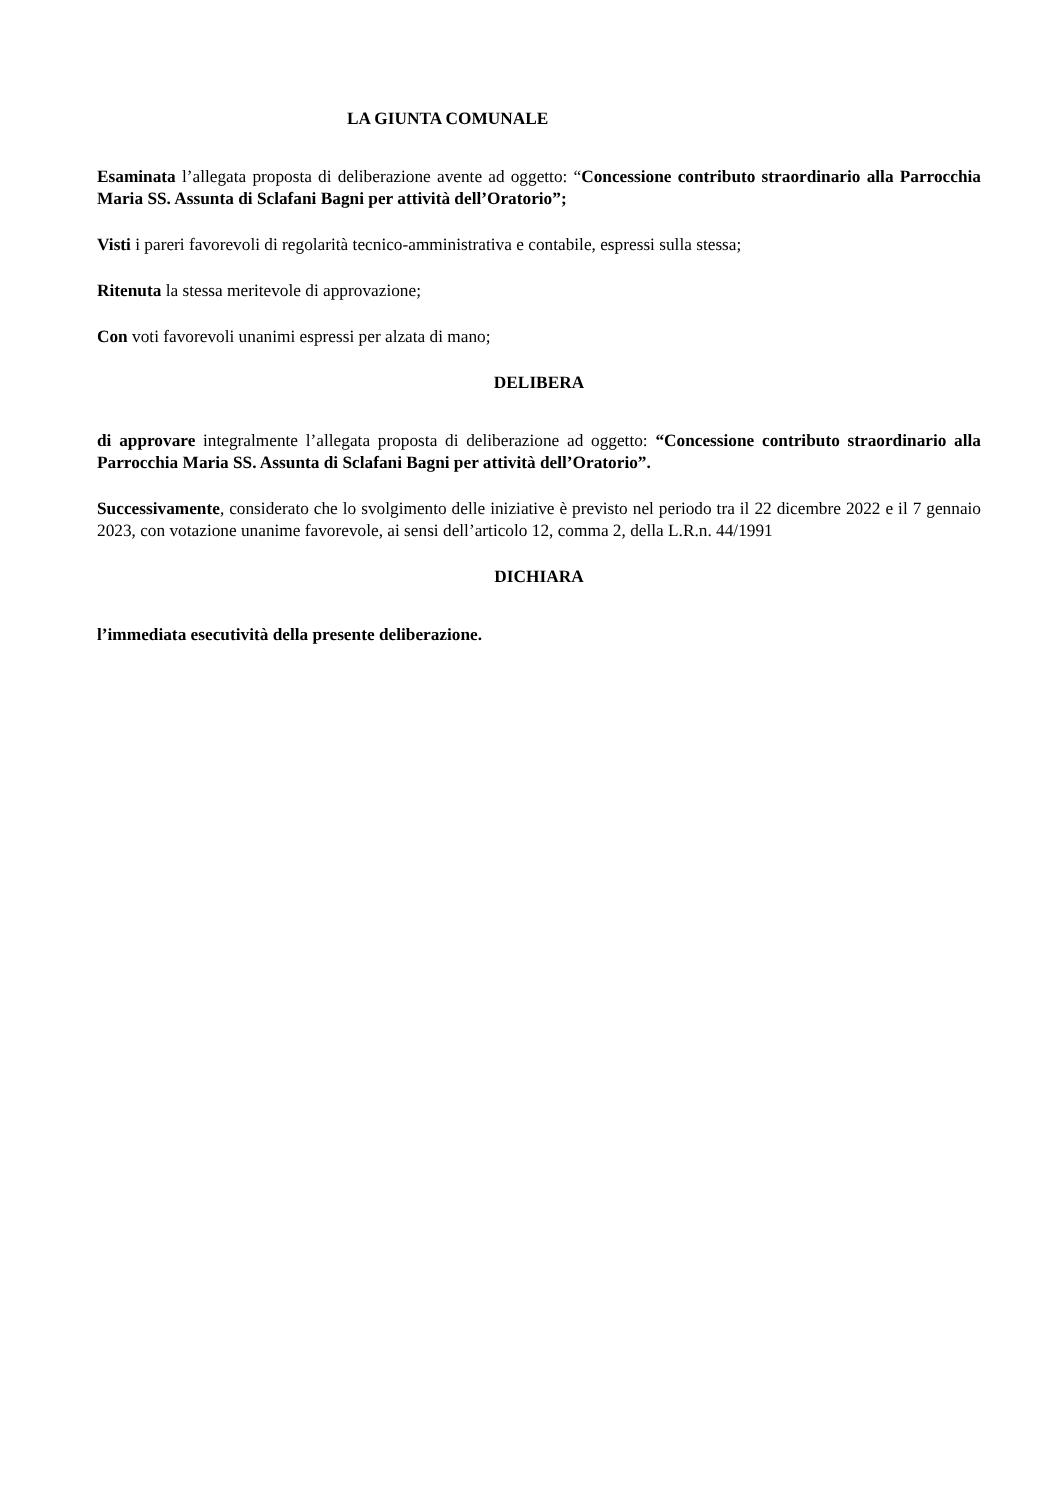LA GIUNTA COMUNALE
Esaminata l’allegata proposta di deliberazione avente ad oggetto: “Concessione contributo straordinario alla Parrocchia Maria SS. Assunta di Sclafani Bagni per attività dell’Oratorio”;
Visti i pareri favorevoli di regolarità tecnico-amministrativa e contabile, espressi sulla stessa;
Ritenuta la stessa meritevole di approvazione;
Con voti favorevoli unanimi espressi per alzata di mano;
DELIBERA
di approvare integralmente l’allegata proposta di deliberazione ad oggetto: “Concessione contributo straordinario alla Parrocchia Maria SS. Assunta di Sclafani Bagni per attività dell’Oratorio”.
Successivamente, considerato che lo svolgimento delle iniziative è previsto nel periodo tra il 22 dicembre 2022 e il 7 gennaio 2023, con votazione unanime favorevole, ai sensi dell’articolo 12, comma 2, della L.R.n. 44/1991
DICHIARA
l’immediata esecutività della presente deliberazione.